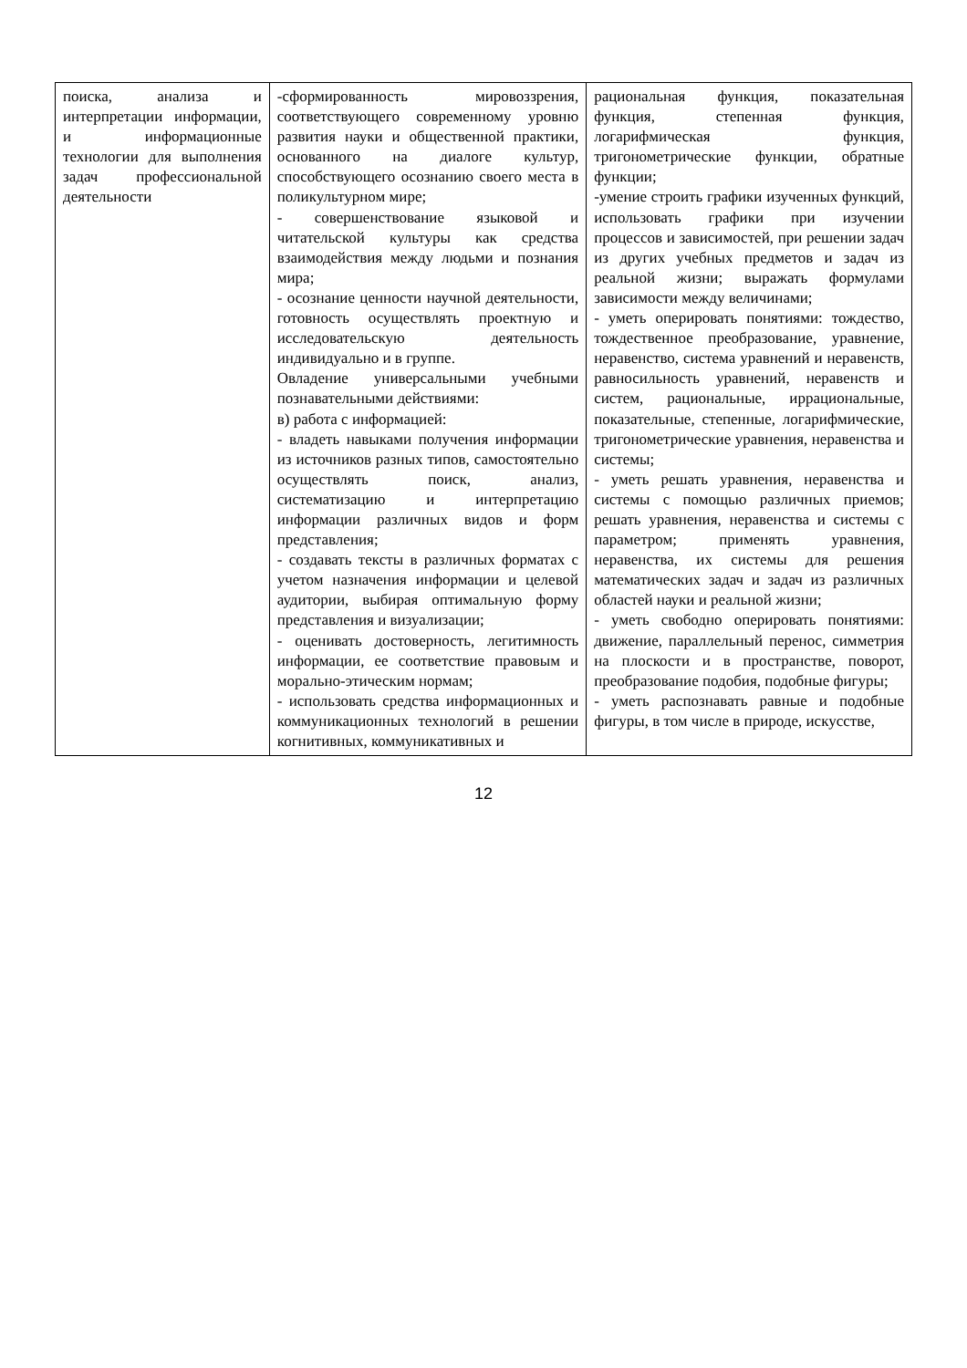| поиска, анализа и интерпретации информации, и информационные технологии для выполнения задач профессиональной деятельности | -сформированность мировоззрения, соответствующего современному уровню развития науки и общественной практики, основанного на диалоге культур, способствующего осознанию своего места в поликультурном мире; - совершенствование языковой и читательской культуры как средства взаимодействия между людьми и познания мира; - осознание ценности научной деятельности, готовность осуществлять проектную и исследовательскую деятельность индивидуально и в группе. Овладение универсальными учебными познавательными действиями: в) работа с информацией: - владеть навыками получения информации из источников разных типов, самостоятельно осуществлять поиск, анализ, систематизацию и интерпретацию информации различных видов и форм представления; - создавать тексты в различных форматах с учетом назначения информации и целевой аудитории, выбирая оптимальную форму представления и визуализации; - оценивать достоверность, легитимность информации, ее соответствие правовым и морально-этическим нормам; - использовать средства информационных и коммуникационных технологий в решении когнитивных, коммуникативных и | рациональная функция, показательная функция, степенная функция, логарифмическая функция, тригонометрические функции, обратные функции; -умение строить графики изученных функций, использовать графики при изучении процессов и зависимостей, при решении задач из других учебных предметов и задач из реальной жизни; выражать формулами зависимости между величинами; - уметь оперировать понятиями: тождество, тождественное преобразование, уравнение, неравенство, система уравнений и неравенств, равносильность уравнений, неравенств и систем, рациональные, иррациональные, показательные, степенные, логарифмические, тригонометрические уравнения, неравенства и системы; - уметь решать уравнения, неравенства и системы с помощью различных приемов; решать уравнения, неравенства и системы с параметром; применять уравнения, неравенства, их системы для решения математических задач и задач из различных областей науки и реальной жизни; - уметь свободно оперировать понятиями: движение, параллельный перенос, симметрия на плоскости и в пространстве, поворот, преобразование подобия, подобные фигуры; - уметь распознавать равные и подобные фигуры, в том числе в природе, искусстве, |
12